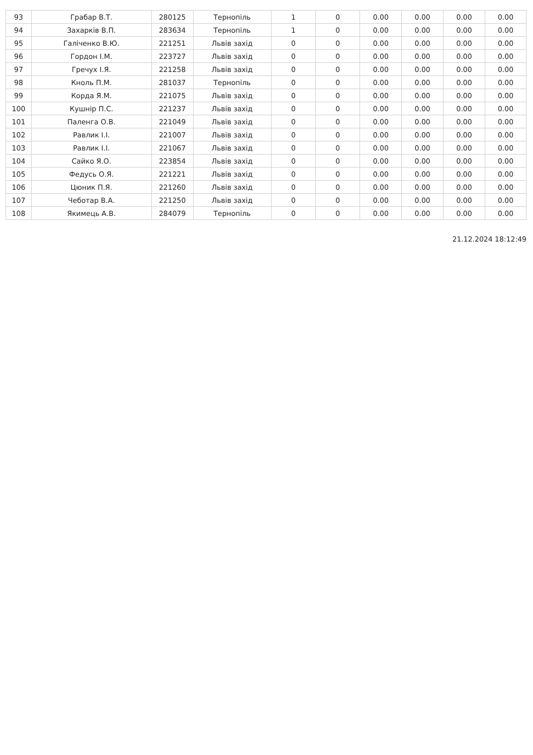| 93 | Грабар В.Т. | 280125 | Тернопіль | 1 | 0 | 0.00 | 0.00 | 0.00 | 0.00 |
| 94 | Захарків В.П. | 283634 | Тернопіль | 1 | 0 | 0.00 | 0.00 | 0.00 | 0.00 |
| 95 | Галіченко В.Ю. | 221251 | Львів захід | 0 | 0 | 0.00 | 0.00 | 0.00 | 0.00 |
| 96 | Гордон І.М. | 223727 | Львів захід | 0 | 0 | 0.00 | 0.00 | 0.00 | 0.00 |
| 97 | Гречух І.Я. | 221258 | Львів захід | 0 | 0 | 0.00 | 0.00 | 0.00 | 0.00 |
| 98 | Кноль П.М. | 281037 | Тернопіль | 0 | 0 | 0.00 | 0.00 | 0.00 | 0.00 |
| 99 | Корда Я.М. | 221075 | Львів захід | 0 | 0 | 0.00 | 0.00 | 0.00 | 0.00 |
| 100 | Кушнір П.С. | 221237 | Львів захід | 0 | 0 | 0.00 | 0.00 | 0.00 | 0.00 |
| 101 | Паленга О.В. | 221049 | Львів захід | 0 | 0 | 0.00 | 0.00 | 0.00 | 0.00 |
| 102 | Равлик І.І. | 221007 | Львів захід | 0 | 0 | 0.00 | 0.00 | 0.00 | 0.00 |
| 103 | Равлик І.І. | 221067 | Львів захід | 0 | 0 | 0.00 | 0.00 | 0.00 | 0.00 |
| 104 | Сайко Я.О. | 223854 | Львів захід | 0 | 0 | 0.00 | 0.00 | 0.00 | 0.00 |
| 105 | Федусь О.Я. | 221221 | Львів захід | 0 | 0 | 0.00 | 0.00 | 0.00 | 0.00 |
| 106 | Цюник П.Я. | 221260 | Львів захід | 0 | 0 | 0.00 | 0.00 | 0.00 | 0.00 |
| 107 | Чеботар В.А. | 221250 | Львів захід | 0 | 0 | 0.00 | 0.00 | 0.00 | 0.00 |
| 108 | Якимець А.В. | 284079 | Тернопіль | 0 | 0 | 0.00 | 0.00 | 0.00 | 0.00 |
21.12.2024 18:12:49